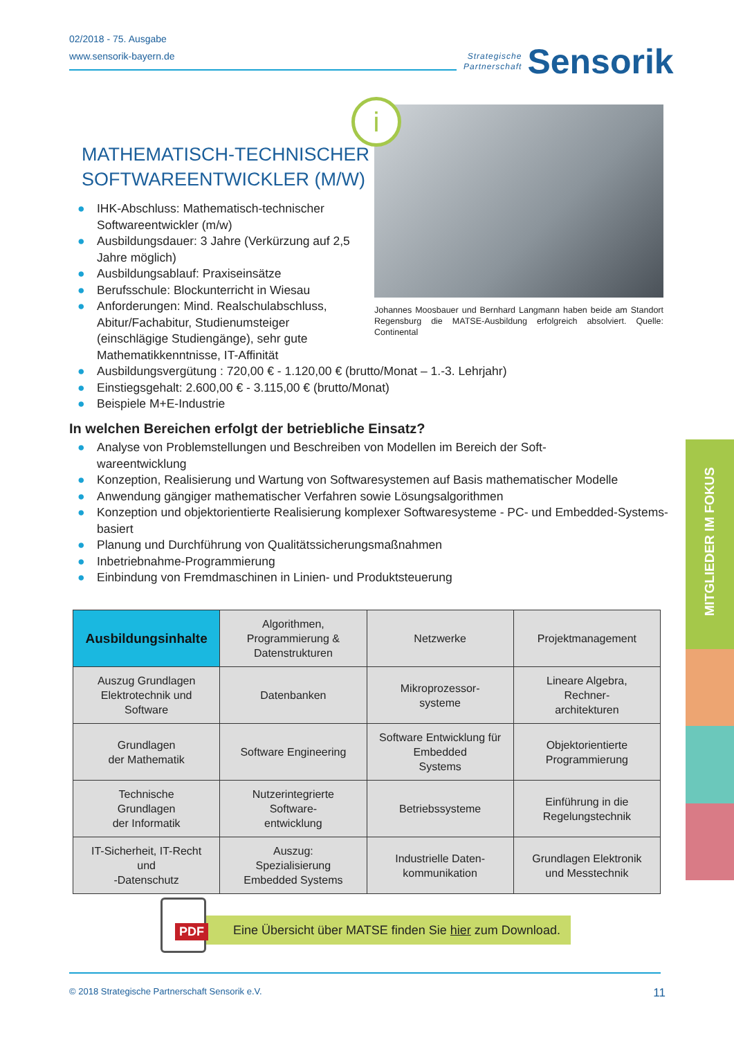02/2018 - 75. Ausgabe
www.sensorik-bayern.de
Strategische
Partnerschaft
Sensorik
i
MATHEMATISCH-TECHNISCHER
SOFTWAREENTWICKLER (M/W)
Johannes Moosbauer und Bernhard Langmann haben beide am Standort Regensburg die MATSE-Ausbildung erfolgreich absolviert. Quelle: Continental
● IHK-Abschluss: Mathematisch-technischer Softwareentwickler (m/w)
● Ausbildungsdauer: 3 Jahre (Verkürzung auf 2,5 Jahre möglich)
● Ausbildungsablauf: Praxiseinsätze
● Berufsschule: Blockunterricht in Wiesau
● Anforderungen: Mind. Realschulabschluss, Abitur/Fachabitur, Studienumsteiger (einschlägige Studiengänge), sehr gute Mathematikkenntnisse, IT-Affinität
● Ausbildungsvergütung : 720,00 € - 1.120,00 € (brutto/Monat – 1.-3. Lehrjahr)
● Einstiegsgehalt: 2.600,00 € - 3.115,00 € (brutto/Monat)
● Beispiele M+E-Industrie
In welchen Bereichen erfolgt der betriebliche Einsatz?
● Analyse von Problemstellungen und Beschreiben von Modellen im Bereich der Soft-
wareentwicklung
● Konzeption, Realisierung und Wartung von Softwaresystemen auf Basis mathematischer Modelle
● Anwendung gängiger mathematischer Verfahren sowie Lösungsalgorithmen
● Konzeption und objektorientierte Realisierung komplexer Softwaresysteme - PC- und Embedded-Systems-basiert
● Planung und Durchführung von Qualitätssicherungsmaßnahmen
● Inbetriebnahme-Programmierung
● Einbindung von Fremdmaschinen in Linien- und Produktsteuerung
| Ausbildungsinhalte | Algorithmen, Programmierung & Datenstrukturen | Netzwerke | Projektmanagement |
| Auszug Grundlagen Elektrotechnik und Software | Datenbanken | Mikroprozessor- systeme | Lineare Algebra, Rechner- architekturen |
| Grundlagen der Mathematik | Software Engineering | Software Entwicklung für Embedded Systems | Objektorientierte Programmierung |
| Technische Grundlagen der Informatik | Nutzerintegrierte Software- entwicklung | Betriebssysteme | Einführung in die Regelungstechnik |
| IT-Sicherheit, IT-Recht und -Datenschutz | Auszug: Spezialisierung Embedded Systems | Industrielle Daten- kommunikation | Grundlagen Elektronik und Messtechnik |
Eine Übersicht über MATSE finden Sie hier zum Download.
PDF
© 2018 Strategische Partnerschaft Sensorik e.V. 11
MITGLIEDER IM FOKUS